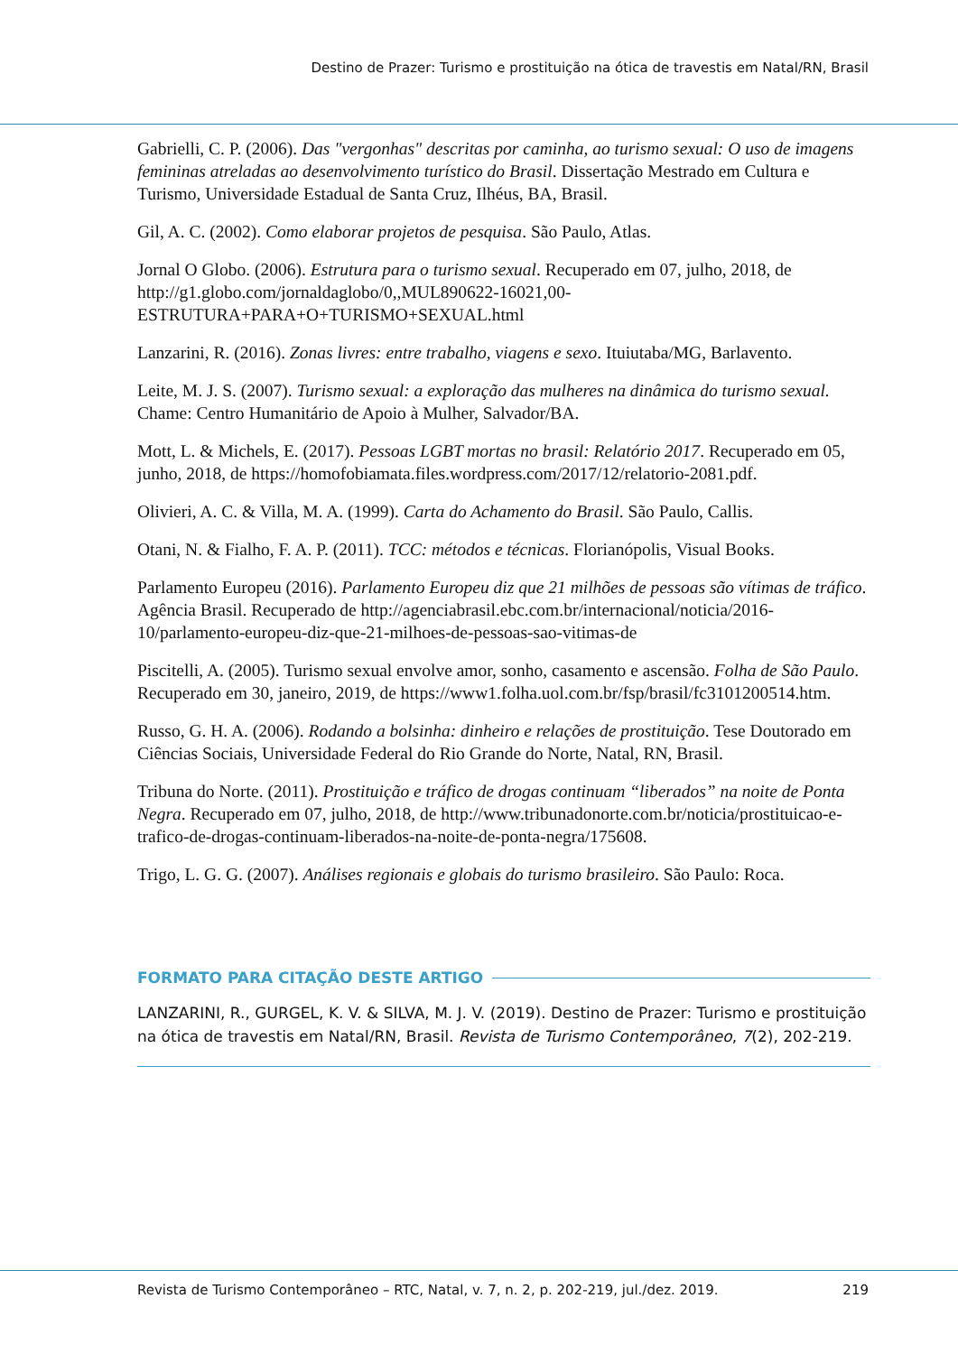Destino de Prazer: Turismo e prostituição na ótica de travestis em Natal/RN, Brasil
Gabrielli, C. P. (2006). Das "vergonhas" descritas por caminha, ao turismo sexual: O uso de imagens femininas atreladas ao desenvolvimento turístico do Brasil. Dissertação Mestrado em Cultura e Turismo, Universidade Estadual de Santa Cruz, Ilhéus, BA, Brasil.
Gil, A. C. (2002). Como elaborar projetos de pesquisa. São Paulo, Atlas.
Jornal O Globo. (2006). Estrutura para o turismo sexual. Recuperado em 07, julho, 2018, de http://g1.globo.com/jornaldaglobo/0,,MUL890622-16021,00-
ESTRUTURA+PARA+O+TURISMO+SEXUAL.html
Lanzarini, R. (2016). Zonas livres: entre trabalho, viagens e sexo. Ituiutaba/MG, Barlavento.
Leite, M. J. S. (2007). Turismo sexual: a exploração das mulheres na dinâmica do turismo sexual. Chame: Centro Humanitário de Apoio à Mulher, Salvador/BA.
Mott, L. & Michels, E. (2017). Pessoas LGBT mortas no brasil: Relatório 2017. Recuperado em 05, junho, 2018, de https://homofobiamata.files.wordpress.com/2017/12/relatorio-2081.pdf.
Olivieri, A. C. & Villa, M. A. (1999). Carta do Achamento do Brasil. São Paulo, Callis.
Otani, N. & Fialho, F. A. P. (2011). TCC: métodos e técnicas. Florianópolis, Visual Books.
Parlamento Europeu (2016). Parlamento Europeu diz que 21 milhões de pessoas são vítimas de tráfico. Agência Brasil. Recuperado de http://agenciabrasil.ebc.com.br/internacional/noticia/2016-10/parlamento-europeu-diz-que-21-milhoes-de-pessoas-sao-vitimas-de
Piscitelli, A. (2005). Turismo sexual envolve amor, sonho, casamento e ascensão. Folha de São Paulo. Recuperado em 30, janeiro, 2019, de https://www1.folha.uol.com.br/fsp/brasil/fc3101200514.htm.
Russo, G. H. A. (2006). Rodando a bolsinha: dinheiro e relações de prostituição. Tese Doutorado em Ciências Sociais, Universidade Federal do Rio Grande do Norte, Natal, RN, Brasil.
Tribuna do Norte. (2011). Prostituição e tráfico de drogas continuam “liberados” na noite de Ponta Negra. Recuperado em 07, julho, 2018, de http://www.tribunadonorte.com.br/noticia/prostituicao-e-trafico-de-drogas-continuam-liberados-na-noite-de-ponta-negra/175608.
Trigo, L. G. G. (2007). Análises regionais e globais do turismo brasileiro. São Paulo: Roca.
FORMATO PARA CITAÇÃO DESTE ARTIGO
LANZARINI, R., GURGEL, K. V. & SILVA, M. J. V. (2019). Destino de Prazer: Turismo e prostituição na ótica de travestis em Natal/RN, Brasil. Revista de Turismo Contemporâneo, 7(2), 202-219.
Revista de Turismo Contemporâneo – RTC, Natal, v. 7, n. 2, p. 202-219, jul./dez. 2019. 219